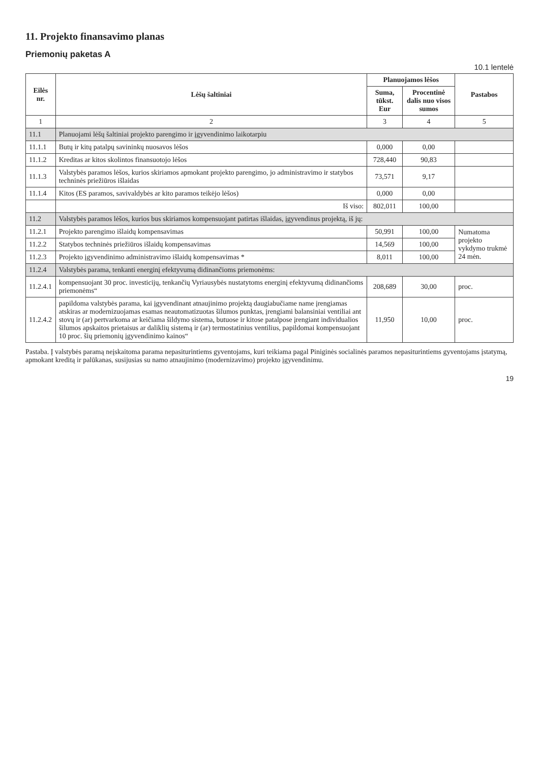11. Projekto finansavimo planas
Priemonių paketas A
10.1 lentelė
| Eilės nr. | Lėšų šaltiniai | Planuojamos lėšos | | Pastabos |
| --- | --- | --- | --- | --- |
| | | Suma, tūkst. Eur | Procentinė dalis nuo visos sumos | |
| 1 | 2 | 3 | 4 | 5 |
| 11.1 | Planuojami lėšų šaltiniai projekto parengimo ir įgyvendinimo laikotarpiu | | | |
| 11.1.1 | Butų ir kitų patalpų savininkų nuosavos lėšos | 0,000 | 0,00 | |
| 11.1.2 | Kreditas ar kitos skolintos finansuotojo lėšos | 728,440 | 90,83 | |
| 11.1.3 | Valstybės paramos lėšos, kurios skiriamos apmokant projekto parengimo, jo administravimo ir statybos techninės priežiūros išlaidas | 73,571 | 9,17 | |
| 11.1.4 | Kitos (ES paramos, savivaldybės ar kito paramos teikėjo lėšos) | 0,000 | 0,00 | |
| | Iš viso: | 802,011 | 100,00 | |
| 11.2 | Valstybės paramos lėšos, kurios bus skiriamos kompensuojant patirtas išlaidas, įgyvendinus projektą, iš jų: | | | |
| 11.2.1 | Projekto parengimo išlaidų kompensavimas | 50,991 | 100,00 | Numatoma projekto vykdymo trukmė 24 mėn. |
| 11.2.2 | Statybos techninės priežiūros išlaidų kompensavimas | 14,569 | 100,00 | |
| 11.2.3 | Projekto įgyvendinimo administravimo išlaidų kompensavimas * | 8,011 | 100,00 | |
| 11.2.4 | Valstybės parama, tenkanti energinį efektyvumą didinančioms priemonėms: | | | |
| 11.2.4.1 | kompensuojant 30 proc. investicijų, tenkančių Vyriausybės nustatytoms energinį efektyvumą didinančioms priemonėms“ | 208,689 | 30,00 | proc. |
| 11.2.4.2 | papildoma valstybės parama, kai įgyvendinant atnaujinimo projektą daugiabučiame name įrengiamas atskiras ar modernizuojamas esamas neautomatizuotas šilumos punktas, įrengiami balansiniai ventiliai ant stovų ir (ar) pertvarkoma ar keičiama šildymo sistema, butuose ir kitose patalpose įrengiant individualios šilumos apskaitos prietaisus ar daliklių sistemą ir (ar) termostatinius ventilius, papildomai kompensuojant 10 proc. šių priemonių įgyvendinimo kainos“ | 11,950 | 10,00 | proc. |
Pastaba. Į valstybės paramą neįskaitoma parama nepasiturintiems gyventojams, kuri teikiama pagal Piniginės socialinės paramos nepasiturintiems gyventojams įstatymą, apmokant kreditą ir palūkanas, susijusias su namo atnaujinimo (modernizavimo) projekto įgyvendinimu.
19